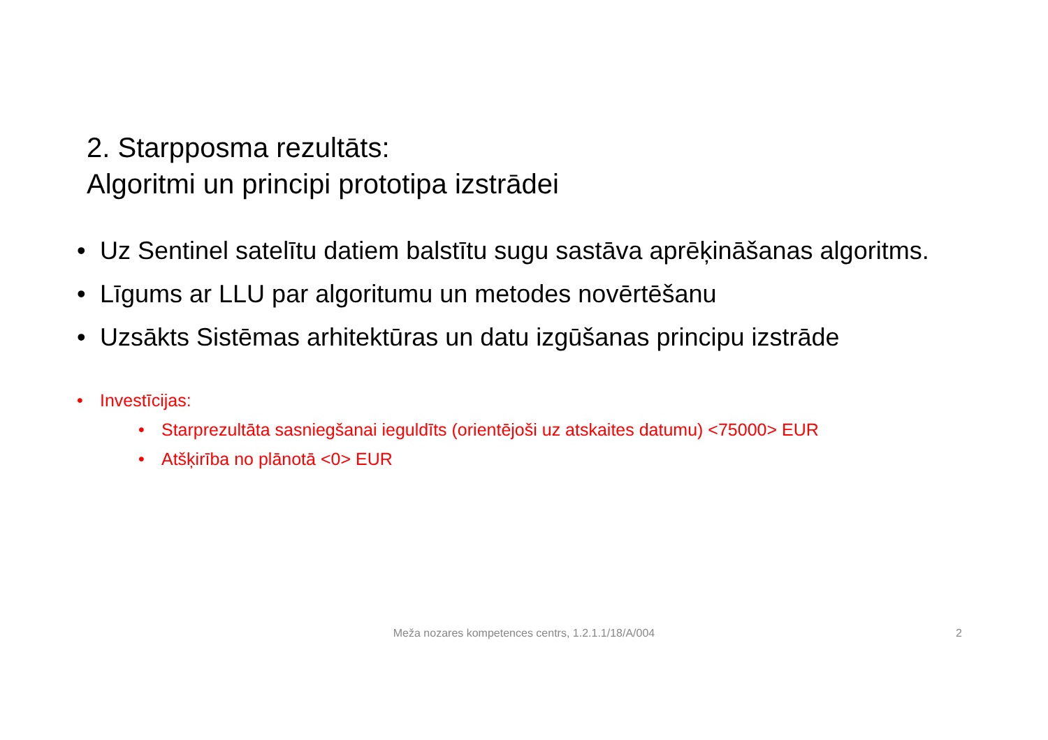2. Starpposma rezultāts:
Algoritmi un principi prototipa izstrādei
• Uz Sentinel satelītu datiem balstītu sugu sastāva aprēķināšanas algoritms.
• Līgums ar LLU par algoritumu un metodes novērtēšanu
• Uzsākts Sistēmas arhitektūras un datu izgūšanas principu izstrāde
• Investīcijas:
• Starprezultāta sasniegšanai ieguldīts (orientējoši uz atskaites datumu) <75000> EUR
• Atšķirība no plānotā <0> EUR
Meža nozares kompetences centrs, 1.2.1.1/18/A/004 2